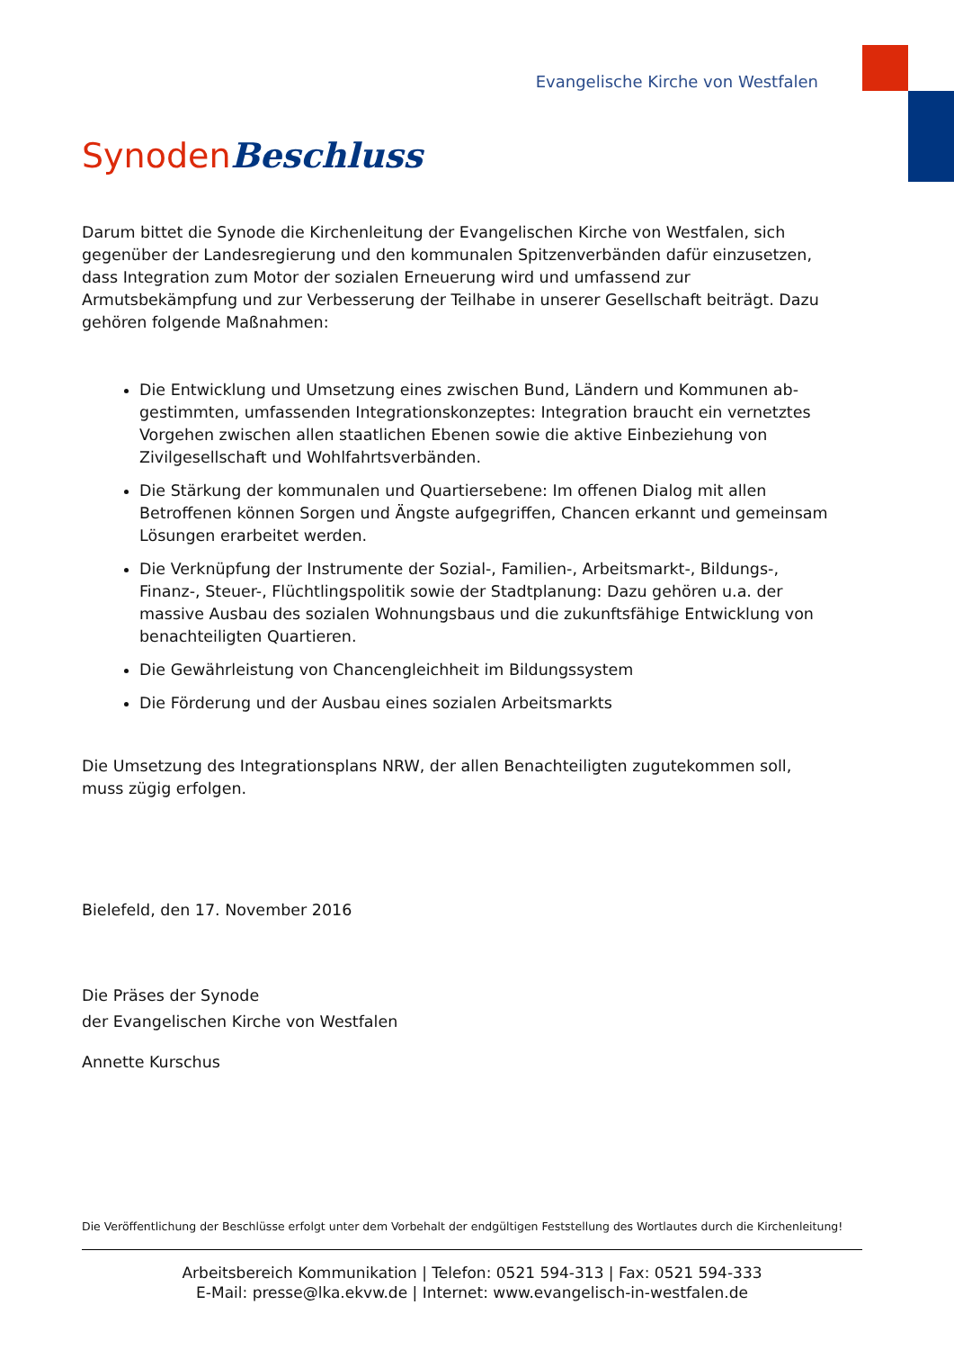Evangelische Kirche von Westfalen
Synoden Beschluss
Darum bittet die Synode die Kirchenleitung der Evangelischen Kirche von Westfalen, sich gegenüber der Landesregierung und den kommunalen Spitzenverbänden dafür einzusetzen, dass Integration zum Motor der sozialen Erneuerung wird und umfassend zur Armutsbekämpfung und zur Verbesserung der Teilhabe in unserer Gesellschaft beiträgt. Dazu gehören folgende Maßnahmen:
Die Entwicklung und Umsetzung eines zwischen Bund, Ländern und Kommunen ab-gestimmten, umfassenden Integrationskonzeptes: Integration braucht ein vernetztes Vorgehen zwischen allen staatlichen Ebenen sowie die aktive Einbeziehung von Zivilgesellschaft und Wohlfahrtsverbänden.
Die Stärkung der kommunalen und Quartiersebene: Im offenen Dialog mit allen Betroffenen können Sorgen und Ängste aufgegriffen, Chancen erkannt und gemeinsam Lösungen erarbeitet werden.
Die Verknüpfung der Instrumente der Sozial-, Familien-, Arbeitsmarkt-, Bildungs-, Finanz-, Steuer-, Flüchtlingspolitik sowie der Stadtplanung: Dazu gehören u.a. der massive Ausbau des sozialen Wohnungsbaus und die zukunftsfähige Entwicklung von benachteiligten Quartieren.
Die Gewährleistung von Chancengleichheit im Bildungssystem
Die Förderung und der Ausbau eines sozialen Arbeitsmarkts
Die Umsetzung des Integrationsplans NRW, der allen Benachteiligten zugutekommen soll, muss zügig erfolgen.
Bielefeld, den 17. November 2016
Die Präses der Synode
der Evangelischen Kirche von Westfalen
Annette Kurschus
Die Veröffentlichung der Beschlüsse erfolgt unter dem Vorbehalt der endgültigen Feststellung des Wortlautes durch die Kirchenleitung!
Arbeitsbereich Kommunikation | Telefon: 0521 594-313 | Fax: 0521 594-333
E-Mail: presse@lka.ekvw.de | Internet: www.evangelisch-in-westfalen.de